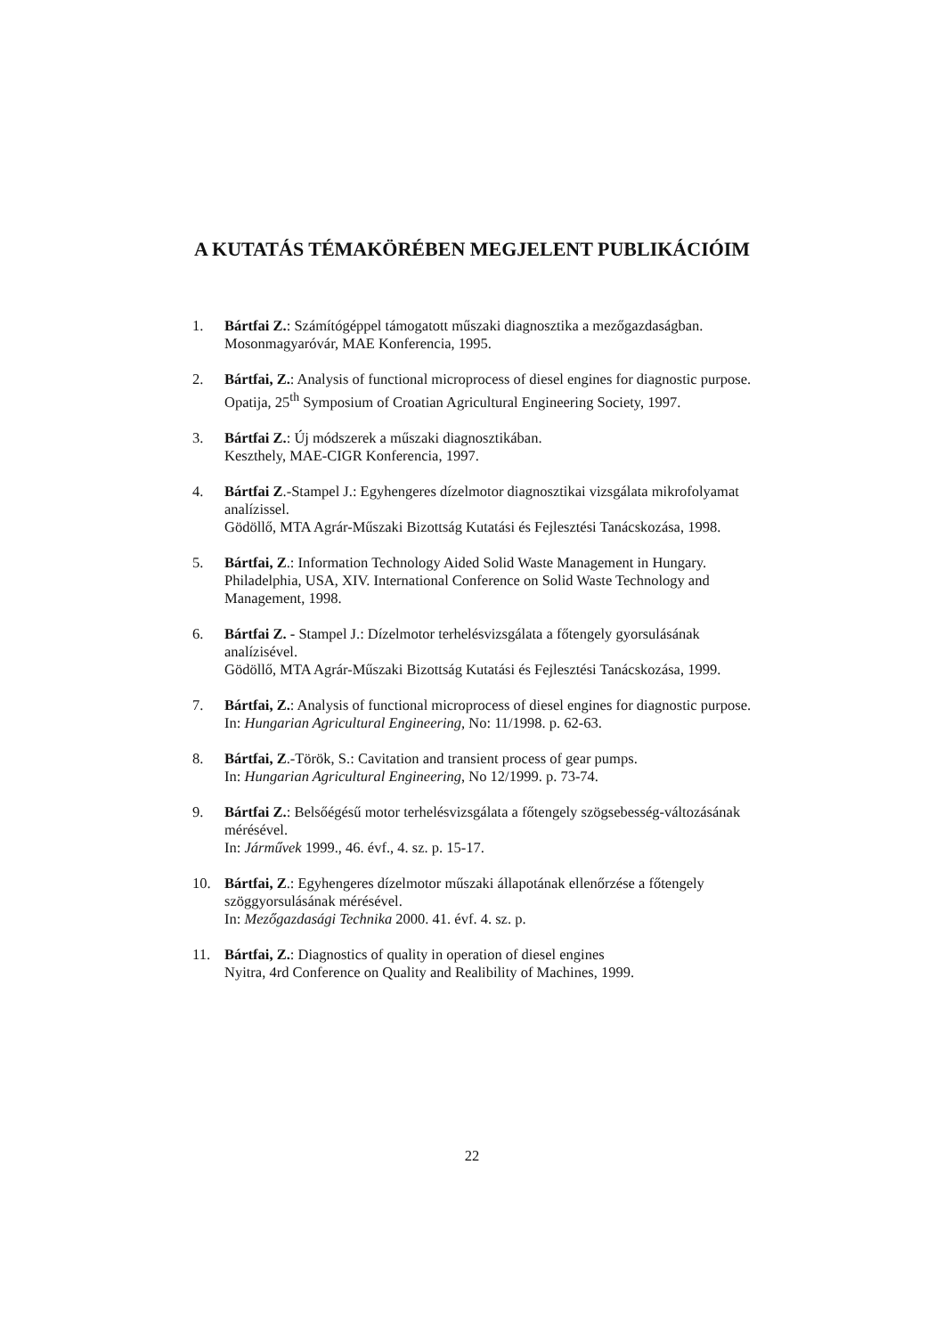A KUTATÁS TÉMAKÖRÉBEN MEGJELENT PUBLIKÁCIÓIM
1. Bártfai Z.: Számítógéppel támogatott műszaki diagnosztika a mezőgazdaságban.
Mosonmagyaróvár, MAE Konferencia, 1995.
2. Bártfai, Z.: Analysis of functional microprocess of diesel engines for diagnostic purpose.
Opatija, 25<sup>th</sup> Symposium of Croatian Agricultural Engineering Society, 1997.
3. Bártfai Z.: Új módszerek a műszaki diagnosztikában.
Keszthely, MAE-CIGR Konferencia, 1997.
4. Bártfai Z.-Stampel J.: Egyhengeres dízelmotor diagnosztikai vizsgálata mikrofolyamat analízissel.
Gödöllő, MTA Agrár-Műszaki Bizottság Kutatási és Fejlesztési Tanácskozása, 1998.
5. Bártfai, Z.: Information Technology Aided Solid Waste Management in Hungary.
Philadelphia, USA, XIV. International Conference on Solid Waste Technology and Management, 1998.
6. Bártfai Z. - Stampel J.: Dízelmotor terhelésvizsgálata a főtengely gyorsulásának analízisével.
Gödöllő, MTA Agrár-Műszaki Bizottság Kutatási és Fejlesztési Tanácskozása, 1999.
7. Bártfai, Z.: Analysis of functional microprocess of diesel engines for diagnostic purpose.
In: Hungarian Agricultural Engineering, No: 11/1998. p. 62-63.
8. Bártfai, Z.-Török, S.: Cavitation and transient process of gear pumps.
In: Hungarian Agricultural Engineering, No 12/1999. p. 73-74.
9. Bártfai Z.: Belsőégésű motor terhelésvizsgálata a főtengely szögsebesség-változásának mérésével.
In: Járművek 1999., 46. évf., 4. sz. p. 15-17.
10. Bártfai, Z.: Egyhengeres dízelmotor műszaki állapotának ellenőrzése a főtengely szöggyorsulásának mérésével.
In: Mezőgazdasági Technika 2000. 41. évf. 4. sz. p.
11. Bártfai, Z.: Diagnostics of quality in operation of diesel engines
Nyitra, 4rd Conference on Quality and Realibility of Machines, 1999.
22